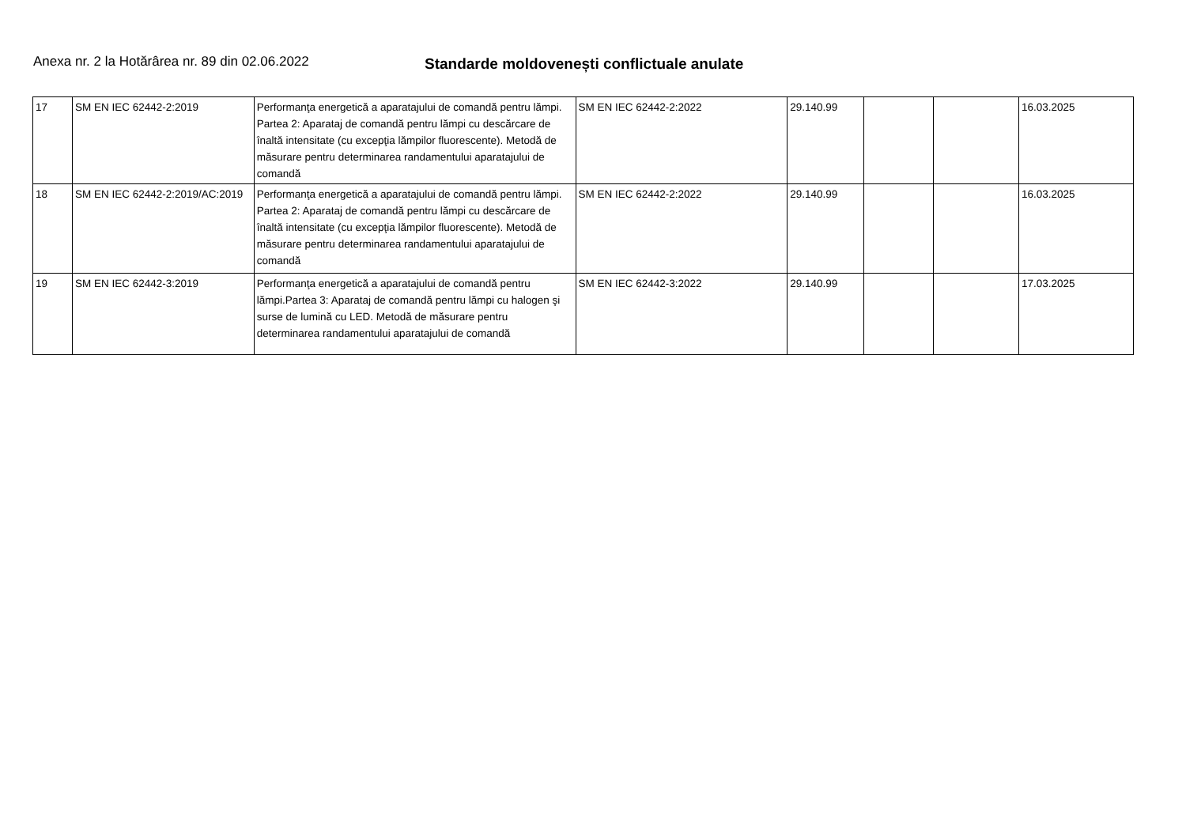Anexa nr. 2 la Hotărârea nr. 89 din 02.06.2022 Standarde moldovenești conflictuale anulate
| 17 | SM EN IEC 62442-2:2019 | Performanţa energetică a aparatajului de comandă pentru lămpi. Partea 2: Aparataj de comandă pentru lămpi cu descărcare de înaltă intensitate (cu excepţia lămpilor fluorescente). Metodă de măsurare pentru determinarea randamentului aparatajului de comandă | SM EN IEC 62442-2:2022 | 29.140.99 | | | 16.03.2025 |
| 18 | SM EN IEC 62442-2:2019/AC:2019 | Performanţa energetică a aparatajului de comandă pentru lămpi. Partea 2: Aparataj de comandă pentru lămpi cu descărcare de înaltă intensitate (cu excepţia lămpilor fluorescente). Metodă de măsurare pentru determinarea randamentului aparatajului de comandă | SM EN IEC 62442-2:2022 | 29.140.99 | | | 16.03.2025 |
| 19 | SM EN IEC 62442-3:2019 | Performanţa energetică a aparatajului de comandă pentru lămpi.Partea 3: Aparataj de comandă pentru lămpi cu halogen şi surse de lumină cu LED. Metodă de măsurare pentru determinarea randamentului aparatajului de comandă | SM EN IEC 62442-3:2022 | 29.140.99 | | | 17.03.2025 |